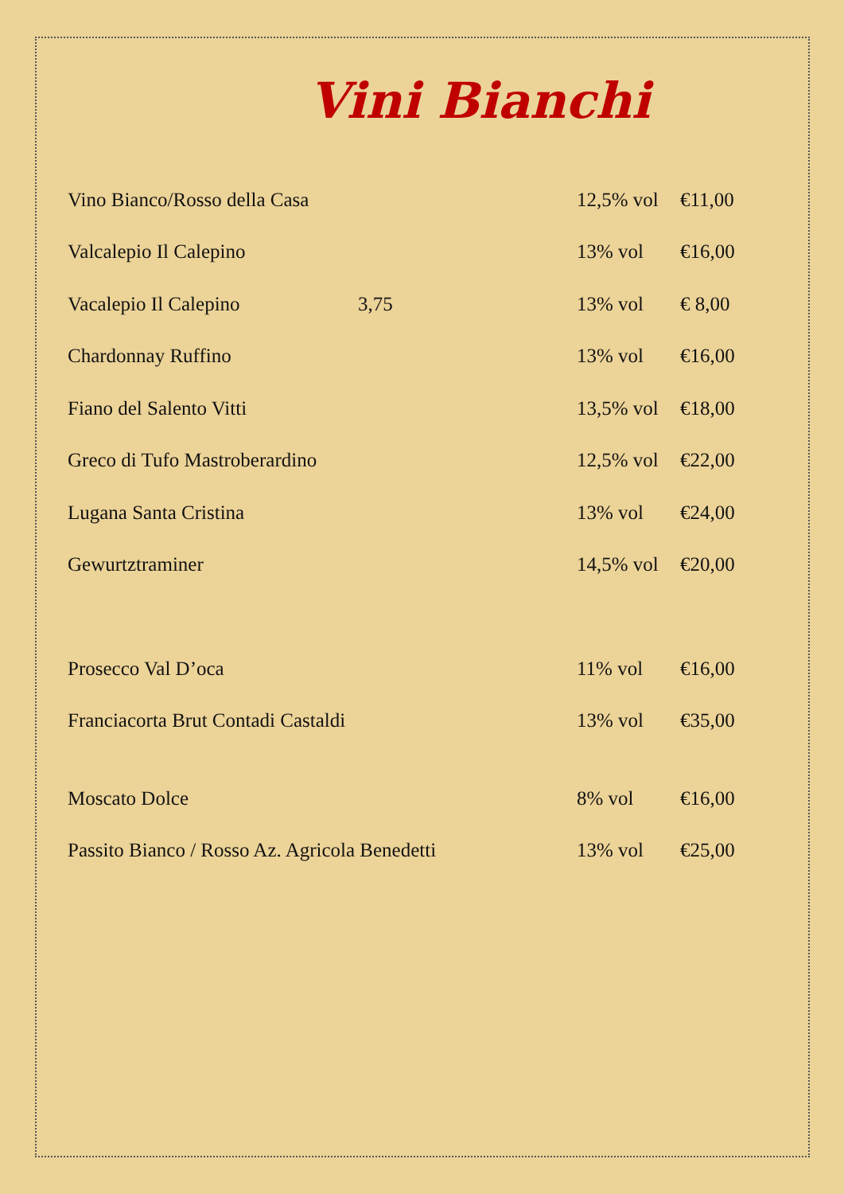Vini Bianchi
| Vino Bianco/Rosso della Casa | | 12,5% vol | €11,00 |
| Valcalepio Il Calepino | | 13% vol | €16,00 |
| Vacalepio Il Calepino | 3,75 | 13% vol | € 8,00 |
| Chardonnay Ruffino | | 13% vol | €16,00 |
| Fiano del Salento Vitti | | 13,5% vol | €18,00 |
| Greco di Tufo Mastroberardino | | 12,5% vol | €22,00 |
| Lugana Santa Cristina | | 13% vol | €24,00 |
| Gewurtztraminer | | 14,5% vol | €20,00 |
| Prosecco Val D’oca | | 11% vol | €16,00 |
| Franciacorta Brut Contadi Castaldi | | 13% vol | €35,00 |
| Moscato Dolce | | 8% vol | €16,00 |
| Passito Bianco / Rosso Az. Agricola Benedetti | | 13% vol | €25,00 |